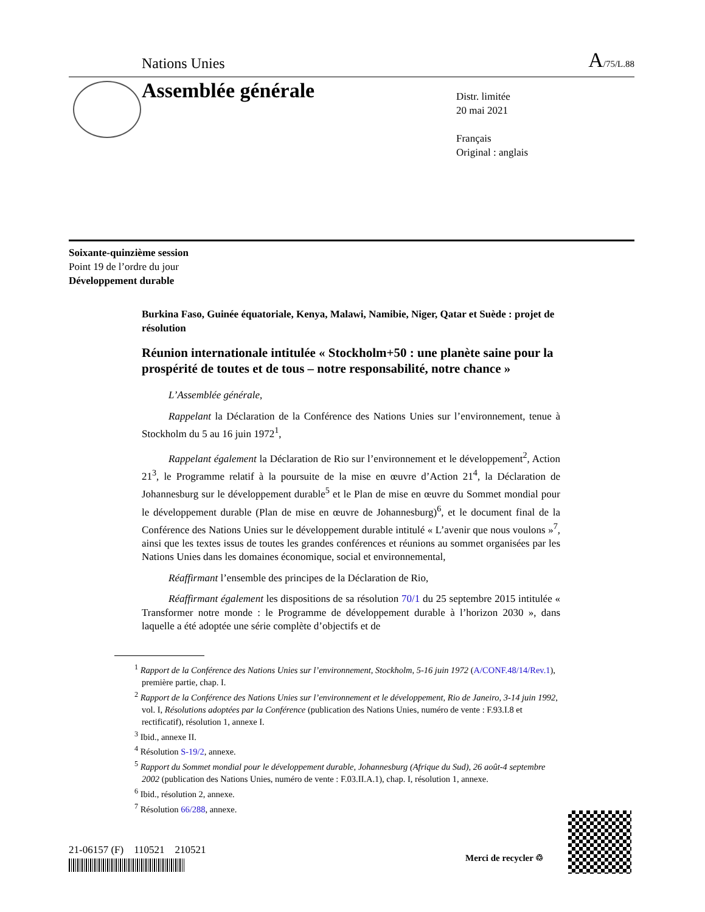Nations Unies A/75/L.88
Assemblée générale
Distr. limitée
20 mai 2021
Français
Original : anglais
Soixante-quinzième session
Point 19 de l’ordre du jour
Développement durable
Burkina Faso, Guinée équatoriale, Kenya, Malawi, Namibie, Niger, Qatar et Suède : projet de résolution
Réunion internationale intitulée « Stockholm+50 : une planète saine pour la prospérité de toutes et de tous – notre responsabilité, notre chance »
L’Assemblée générale,
Rappelant la Déclaration de la Conférence des Nations Unies sur l’environnement, tenue à Stockholm du 5 au 16 juin 1972<sup>1</sup>,
Rappelant également la Déclaration de Rio sur l’environnement et le développement<sup>2</sup>, Action 21<sup>3</sup>, le Programme relatif à la poursuite de la mise en œuvre d’Action 21<sup>4</sup>, la Déclaration de Johannesburg sur le développement durable<sup>5</sup> et le Plan de mise en œuvre du Sommet mondial pour le développement durable (Plan de mise en œuvre de Johannesburg)<sup>6</sup>, et le document final de la Conférence des Nations Unies sur le développement durable intitulé « L’avenir que nous voulons »<sup>7</sup>, ainsi que les textes issus de toutes les grandes conférences et réunions au sommet organisées par les Nations Unies dans les domaines économique, social et environnemental,
Réaffirmant l’ensemble des principes de la Déclaration de Rio,
Réaffirmant également les dispositions de sa résolution 70/1 du 25 septembre 2015 intitulée « Transformer notre monde : le Programme de développement durable à l’horizon 2030 », dans laquelle a été adoptée une série complète d’objectifs et de
<sup>1</sup> Rapport de la Conférence des Nations Unies sur l’environnement, Stockholm, 5-16 juin 1972 (A/CONF.48/14/Rev.1), première partie, chap. I.
<sup>2</sup> Rapport de la Conférence des Nations Unies sur l’environnement et le développement, Rio de Janeiro, 3-14 juin 1992, vol. I, Résolutions adoptées par la Conférence (publication des Nations Unies, numéro de vente : F.93.I.8 et rectificatif), résolution 1, annexe I.
<sup>3</sup> Ibid., annexe II.
<sup>4</sup> Résolution S-19/2, annexe.
<sup>5</sup> Rapport du Sommet mondial pour le développement durable, Johannesburg (Afrique du Sud), 26 août-4 septembre 2002 (publication des Nations Unies, numéro de vente : F.03.II.A.1), chap. I, résolution 1, annexe.
<sup>6</sup> Ibid., résolution 2, annexe.
<sup>7</sup> Résolution 66/288, annexe.
21-06157 (F) 110521 210521
Merci de recycler ♲